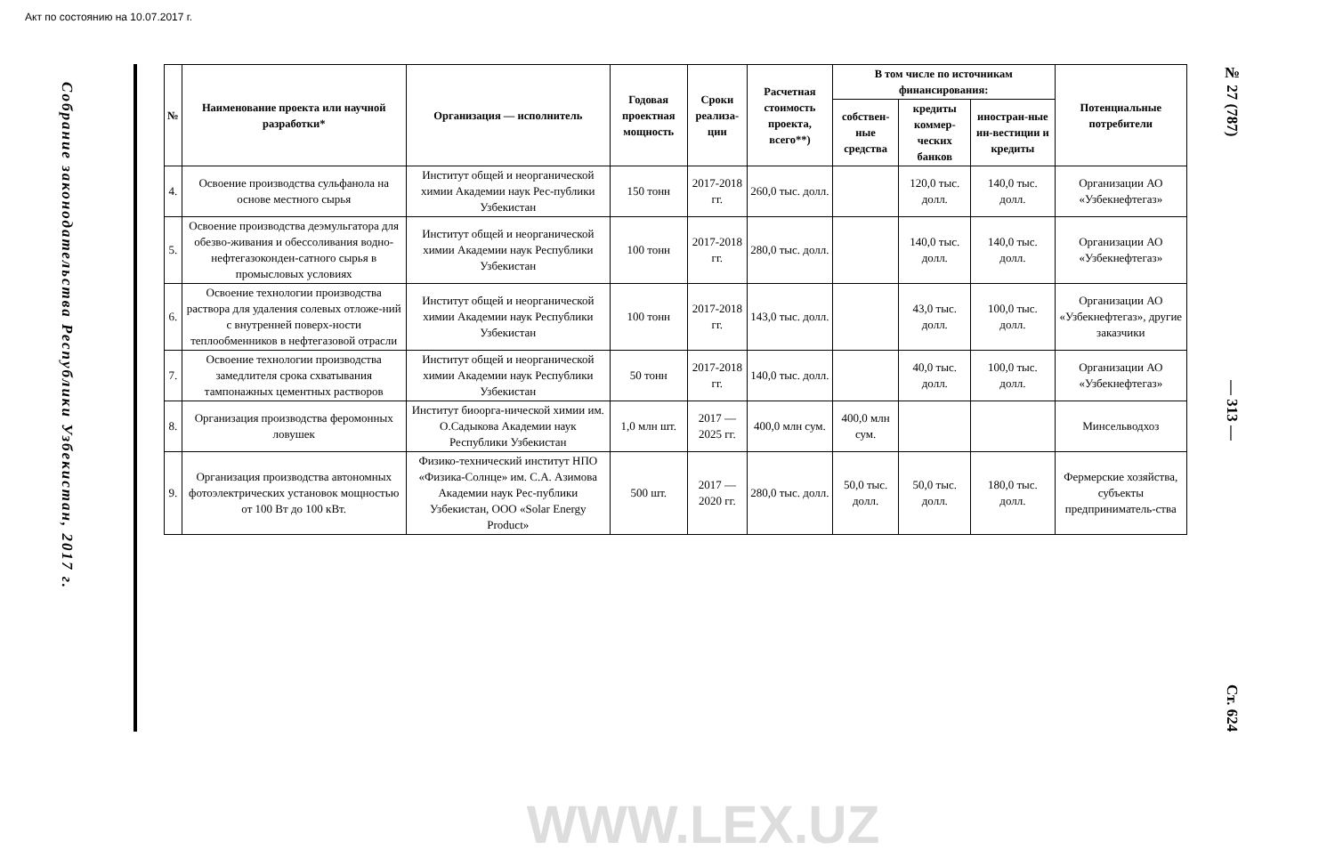Акт по состоянию на 10.07.2017 г.
Собрание законодательства Республики Узбекистан, 2017 г.
| № | Наименование проекта или научной разработки* | Организация — исполнитель | Годовая проектная мощность | Сроки реализа-ции | Расчетная стоимость проекта, всего**) | В том числе по источникам финансирования: | | | Потенциальные потребители |
| --- | --- | --- | --- | --- | --- | --- | --- | --- | --- |
| | | | | | | собствен-ные средства | кредиты коммер-ческих банков | иностран-ные ин-вестиции и кредиты | |
| 4. | Освоение производства сульфанола на основе местного сырья | Институт общей и неорганической химии Академии наук Рес-публики Узбекистан | 150 тонн | 2017-2018 гг. | 260,0 тыс. долл. | | 120,0 тыс. долл. | 140,0 тыс. долл. | Организации АО «Узбекнефтегаз» |
| 5. | Освоение производства деэмульгатора для обезво-живания и обессоливания водно-нефтегазоконден-сатного сырья в промысловых условиях | Институт общей и неорганической химии Академии наук Республики Узбекистан | 100 тонн | 2017-2018 гг. | 280,0 тыс. долл. | | 140,0 тыс. долл. | 140,0 тыс. долл. | Организации АО «Узбекнефтегаз» |
| 6. | Освоение технологии производства раствора для удаления солевых отложе-ний с внутренней поверх-ности теплообменников в нефтегазовой отрасли | Институт общей и неорганической химии Академии наук Республики Узбекистан | 100 тонн | 2017-2018 гг. | 143,0 тыс. долл. | | 43,0 тыс. долл. | 100,0 тыс. долл. | Организации АО «Узбекнефтегаз», другие заказчики |
| 7. | Освоение технологии производства замедлителя срока схватывания тампонажных цементных растворов | Институт общей и неорганической химии Академии наук Республики Узбекистан | 50 тонн | 2017-2018 гг. | 140,0 тыс. долл. | | 40,0 тыс. долл. | 100,0 тыс. долл. | Организации АО «Узбекнефтегаз» |
| 8. | Организация производства феромонных ловушек | Институт биоорга-нической химии им. О.Садыкова Академии наук Республики Узбекистан | 1,0 млн шт. | 2017 — 2025 гг. | 400,0 млн сум. | 400,0 млн сум. | | | Минсельводхоз |
| 9. | Организация производства автономных фотоэлектрических установок мощностью от 100 Вт до 100 кВт. | Физико-технический институт НПО «Физика-Солнце» им. С.А. Азимова Академии наук Рес-публики Узбекистан, ООО «Solar Energy Product» | 500 шт. | 2017 — 2020 гг. | 280,0 тыс. долл. | 50,0 тыс. долл. | 50,0 тыс. долл. | 180,0 тыс. долл. | Фермерские хозяйства, субъекты предприниматель-ства |
№ 27 (787) — 313 — Ст. 624
WWW.LEX.UZ